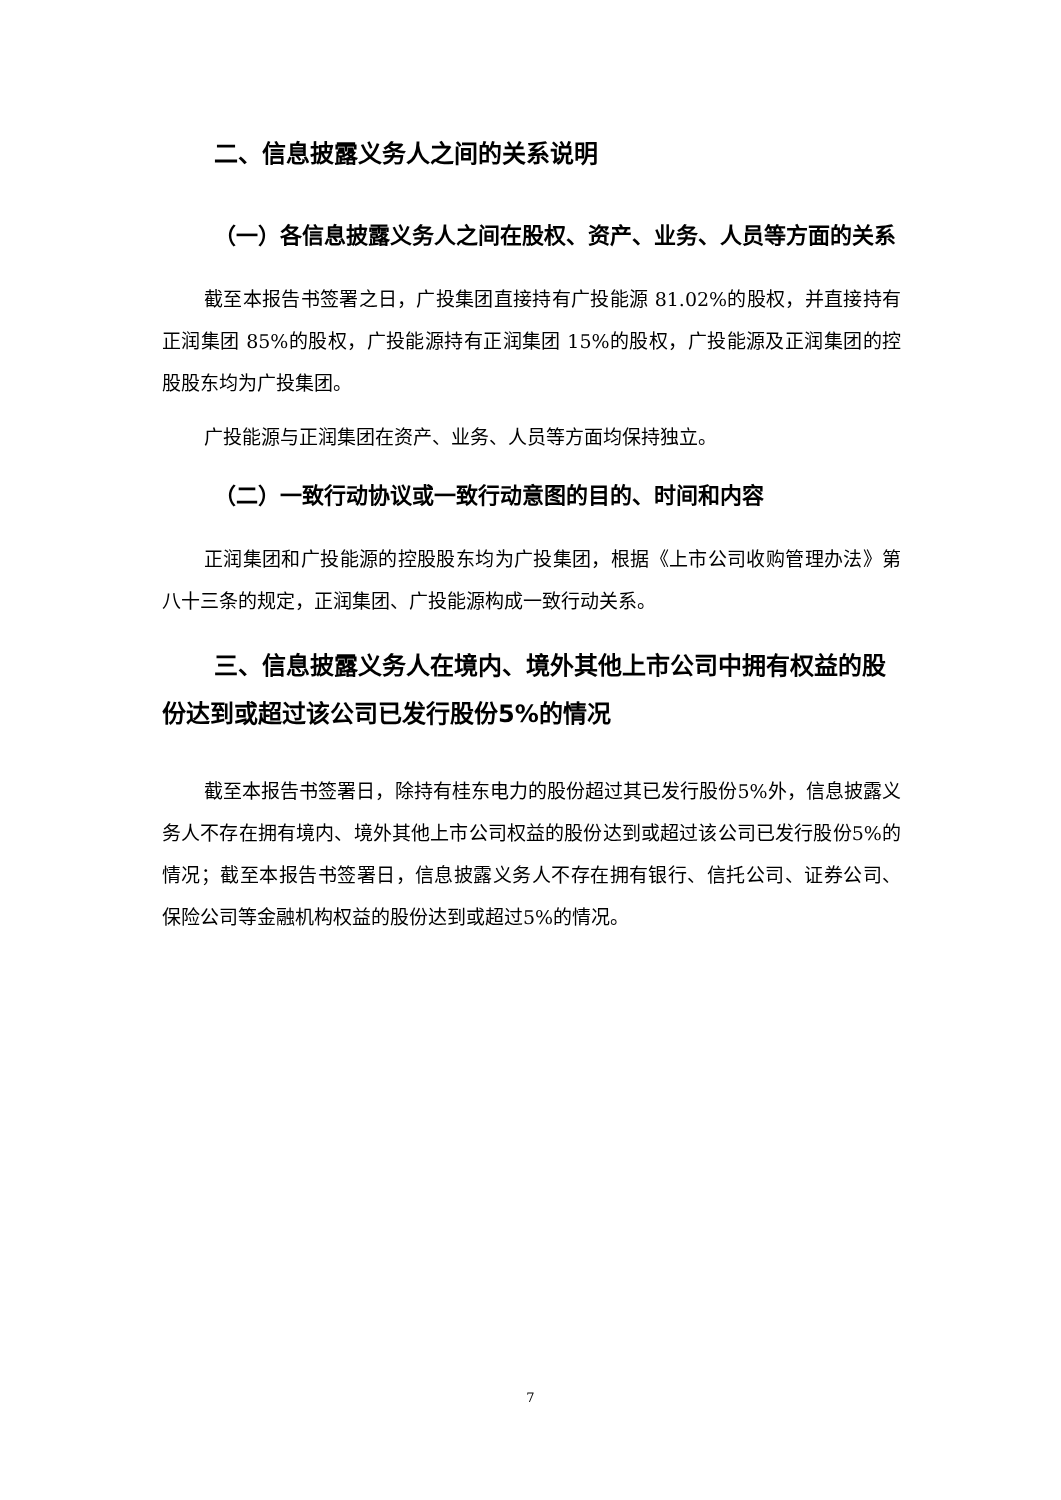二、信息披露义务人之间的关系说明
（一）各信息披露义务人之间在股权、资产、业务、人员等方面的关系
截至本报告书签署之日，广投集团直接持有广投能源 81.02%的股权，并直接持有正润集团 85%的股权，广投能源持有正润集团 15%的股权，广投能源及正润集团的控股股东均为广投集团。
广投能源与正润集团在资产、业务、人员等方面均保持独立。
（二）一致行动协议或一致行动意图的目的、时间和内容
正润集团和广投能源的控股股东均为广投集团，根据《上市公司收购管理办法》第八十三条的规定，正润集团、广投能源构成一致行动关系。
三、信息披露义务人在境内、境外其他上市公司中拥有权益的股份达到或超过该公司已发行股份5%的情况
截至本报告书签署日，除持有桂东电力的股份超过其已发行股份5%外，信息披露义务人不存在拥有境内、境外其他上市公司权益的股份达到或超过该公司已发行股份5%的情况；截至本报告书签署日，信息披露义务人不存在拥有银行、信托公司、证券公司、保险公司等金融机构权益的股份达到或超过5%的情况。
7